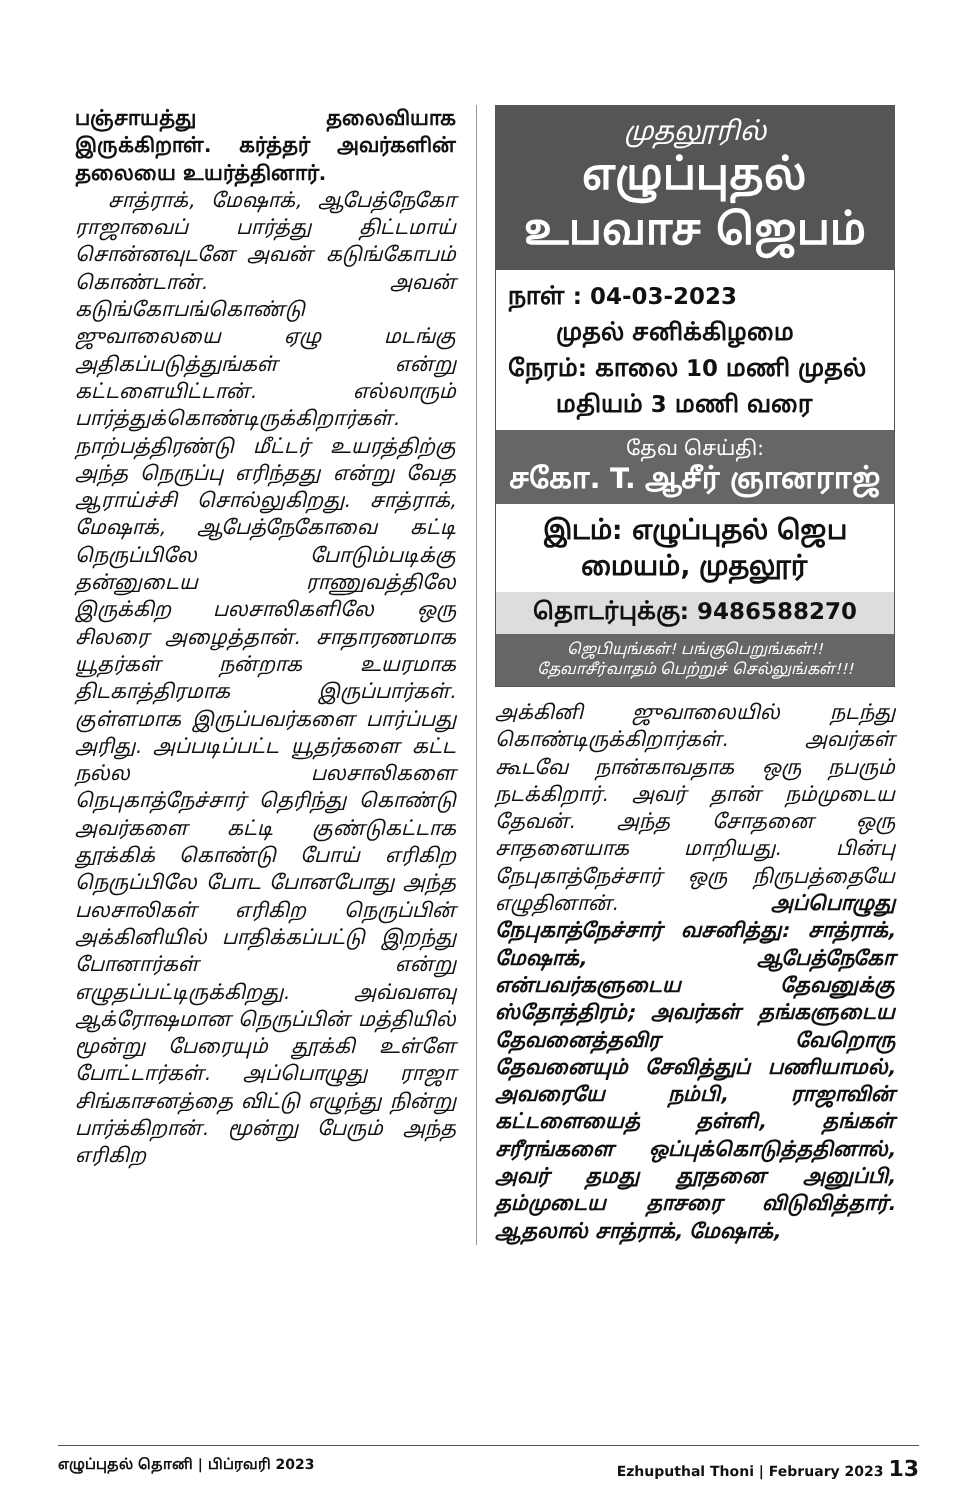பஞ்சாயத்து தலைவியாக இருக்கிறாள். கர்த்தர் அவர்களின் தலையை உயர்த்தினார்.
சாத்ராக், மேஷாக், ஆபேத்நேகோ ராஜாவைப் பார்த்து திட்டமாய் சொன்னவுடனே அவன் கடுங்கோபம் கொண்டான். அவன் கடுங்கோபங்கொண்டு ஜுவாலையை ஏழு மடங்கு அதிகப்படுத்துங்கள் என்று கட்டளையிட்டான். எல்லாரும் பார்த்துக்கொண்டிருக்கிறார்கள். நாற்பத்திரண்டு மீட்டர் உயரத்திற்கு அந்த நெருப்பு எரிந்தது என்று வேத ஆராய்ச்சி சொல்லுகிறது. சாத்ராக், மேஷாக், ஆபேத்நேகோவை கட்டி நெருப்பிலே போடும்படிக்கு தன்னுடைய ராணுவத்திலே இருக்கிற பலசாலிகளிலே ஒரு சிலரை அழைத்தான். சாதாரணமாக யூதர்கள் நன்றாக உயரமாக திடகாத்திரமாக இருப்பார்கள். குள்ளமாக இருப்பவர்களை பார்ப்பது அரிது. அப்படிப்பட்ட யூதர்களை கட்ட நல்ல பலசாலிகளை நெபுகாத்நேச்சார் தெரிந்து கொண்டு அவர்களை கட்டி குண்டுகட்டாக தூக்கிக் கொண்டு போய் எரிகிற நெருப்பிலே போட போனபோது அந்த பலசாலிகள் எரிகிற நெருப்பின் அக்கினியில் பாதிக்கப்பட்டு இறந்து போனார்கள் என்று எழுதப்பட்டிருக்கிறது. அவ்வளவு ஆக்ரோஷமான நெருப்பின் மத்தியில் மூன்று பேரையும் தூக்கி உள்ளே போட்டார்கள். அப்பொழுது ராஜா சிங்காசனத்தை விட்டு எழுந்து நின்று பார்க்கிறான். மூன்று பேரும் அந்த எரிகிற
முதலூரில்
எழுப்புதல்
உபவாச ஜெபம்
நாள் : 04-03-2023
முதல் சனிக்கிழமை
நேரம்: காலை 10 மணி முதல்
மதியம் 3 மணி வரை
தேவ செய்தி:
சகோ. T. ஆசீர் ஞானராஜ்
இடம்: எழுப்புதல் ஜெப மையம், முதலூர்
தொடர்புக்கு: 9486588270
ஜெபியுங்கள்! பங்குபெறுங்கள்!!
தேவாசீர்வாதம் பெற்றுச் செல்லுங்கள்!!!
அக்கினி ஜுவாலையில் நடந்து கொண்டிருக்கிறார்கள். அவர்கள் கூடவே நான்காவதாக ஒரு நபரும் நடக்கிறார். அவர் தான் நம்முடைய தேவன். அந்த சோதனை ஒரு சாதனையாக மாறியது. பின்பு நேபுகாத்நேச்சார் ஒரு நிருபத்தையே எழுதினான். அப்பொழுது நேபுகாத்நேச்சார் வசனித்து: சாத்ராக், மேஷாக், ஆபேத்நேகோ என்பவர்களுடைய தேவனுக்கு ஸ்தோத்திரம்; அவர்கள் தங்களுடைய தேவனைத்தவிர வேறொரு தேவனையும் சேவித்துப் பணியாமல், அவரையே நம்பி, ராஜாவின் கட்டளையைத் தள்ளி, தங்கள் சரீரங்களை ஒப்புக்கொடுத்ததினால், அவர் தமது தூதனை அனுப்பி, தம்முடைய தாசரை விடுவித்தார். ஆதலால் சாத்ராக், மேஷாக்,
எழுப்புதல் தொனி | பிப்ரவரி 2023 Ezhuputhal Thoni | February 2023 13